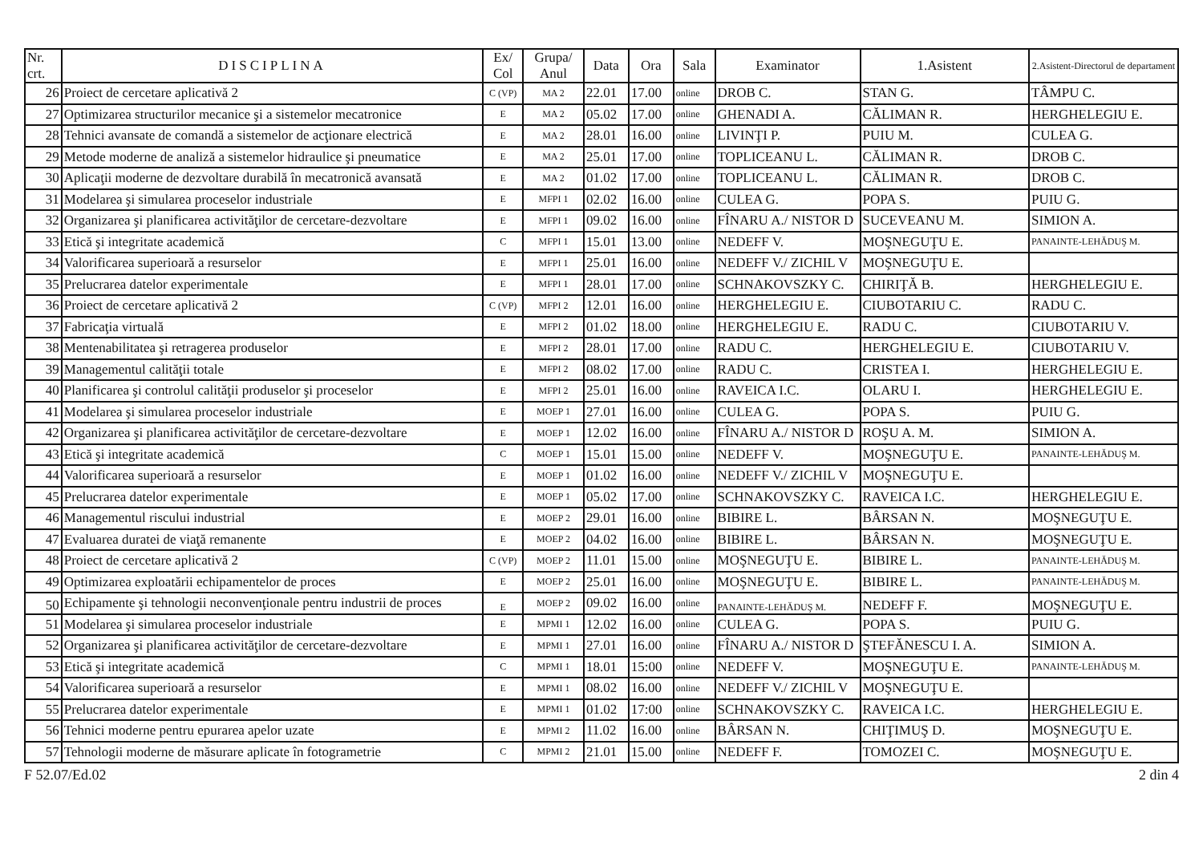| Nr. crt. | DISCIPLINA | Ex/ Col | Grupa/ Anul | Data | Ora | Sala | Examinator | 1.Asistent | 2.Asistent-Directorul de departament |
| --- | --- | --- | --- | --- | --- | --- | --- | --- | --- |
| 26 | Proiect de cercetare aplicativă 2 | C (VP) | MA 2 | 22.01 | 17.00 | online | DROB C. | STAN G. | TÂMPU C. |
| 27 | Optimizarea structurilor mecanice şi a sistemelor mecatronice | E | MA 2 | 05.02 | 17.00 | online | GHENADI A. | CĂLIMAN R. | HERGHELEGIU E. |
| 28 | Tehnici avansate de comandă a sistemelor de acţionare electrică | E | MA 2 | 28.01 | 16.00 | online | LIVINŢI P. | PUIU M. | CULEA G. |
| 29 | Metode moderne de analiză a sistemelor hidraulice şi pneumatice | E | MA 2 | 25.01 | 17.00 | online | TOPLICEANU L. | CĂLIMAN R. | DROB C. |
| 30 | Aplicaţii moderne de dezvoltare durabilă în mecatronică avansată | E | MA 2 | 01.02 | 17.00 | online | TOPLICEANU L. | CĂLIMAN R. | DROB C. |
| 31 | Modelarea şi simularea proceselor industriale | E | MFPI 1 | 02.02 | 16.00 | online | CULEA G. | POPA S. | PUIU G. |
| 32 | Organizarea şi planificarea activităţilor de cercetare-dezvoltare | E | MFPI 1 | 09.02 | 16.00 | online | FÎNARU A./ NISTOR D | SUCEVEANU M. | SIMION A. |
| 33 | Etică şi integritate academică | C | MFPI 1 | 15.01 | 13.00 | online | NEDEFF V. | MOŞNEGUŢU E. | PANAINTE-LEHĂDUŞ M. |
| 34 | Valorificarea superioară a resurselor | E | MFPI 1 | 25.01 | 16.00 | online | NEDEFF V./ ZICHIL V | MOŞNEGUŢU E. | |
| 35 | Prelucrarea datelor experimentale | E | MFPI 1 | 28.01 | 17.00 | online | SCHNAKOVSZKY C. | CHIRIŢĂ B. | HERGHELEGIU E. |
| 36 | Proiect de cercetare aplicativă 2 | C (VP) | MFPI 2 | 12.01 | 16.00 | online | HERGHELEGIU E. | CIUBOTARIU C. | RADU C. |
| 37 | Fabricaţia virtuală | E | MFPI 2 | 01.02 | 18.00 | online | HERGHELEGIU E. | RADU C. | CIUBOTARIU V. |
| 38 | Mentenabilitatea şi retragerea produselor | E | MFPI 2 | 28.01 | 17.00 | online | RADU C. | HERGHELEGIU E. | CIUBOTARIU V. |
| 39 | Managementul calităţii totale | E | MFPI 2 | 08.02 | 17.00 | online | RADU C. | CRISTEA I. | HERGHELEGIU E. |
| 40 | Planificarea şi controlul calităţii produselor şi proceselor | E | MFPI 2 | 25.01 | 16.00 | online | RAVEICA I.C. | OLARU I. | HERGHELEGIU E. |
| 41 | Modelarea şi simularea proceselor industriale | E | MOEP 1 | 27.01 | 16.00 | online | CULEA G. | POPA S. | PUIU G. |
| 42 | Organizarea şi planificarea activităţilor de cercetare-dezvoltare | E | MOEP 1 | 12.02 | 16.00 | online | FÎNARU A./ NISTOR D | ROŞU A. M. | SIMION A. |
| 43 | Etică şi integritate academică | C | MOEP 1 | 15.01 | 15.00 | online | NEDEFF V. | MOŞNEGUŢU E. | PANAINTE-LEHĂDUŞ M. |
| 44 | Valorificarea superioară a resurselor | E | MOEP 1 | 01.02 | 16.00 | online | NEDEFF V./ ZICHIL V | MOŞNEGUŢU E. | |
| 45 | Prelucrarea datelor experimentale | E | MOEP 1 | 05.02 | 17.00 | online | SCHNAKOVSZKY C. | RAVEICA I.C. | HERGHELEGIU E. |
| 46 | Managementul riscului industrial | E | MOEP 2 | 29.01 | 16.00 | online | BIBIRE L. | BÂRSAN N. | MOŞNEGUŢU E. |
| 47 | Evaluarea duratei de viaţă remanente | E | MOEP 2 | 04.02 | 16.00 | online | BIBIRE L. | BÂRSAN N. | MOŞNEGUŢU E. |
| 48 | Proiect de cercetare aplicativă 2 | C (VP) | MOEP 2 | 11.01 | 15.00 | online | MOŞNEGUŢU E. | BIBIRE L. | PANAINTE-LEHĂDUŞ M. |
| 49 | Optimizarea exploatării echipamentelor de proces | E | MOEP 2 | 25.01 | 16.00 | online | MOŞNEGUŢU E. | BIBIRE L. | PANAINTE-LEHĂDUŞ M. |
| 50 | Echipamente şi tehnologii neconvenţionale pentru industrii de proces | E | MOEP 2 | 09.02 | 16.00 | online | PANAINTE-LEHĂDUŞ M. | NEDEFF F. | MOŞNEGUŢU E. |
| 51 | Modelarea şi simularea proceselor industriale | E | MPMI 1 | 12.02 | 16.00 | online | CULEA G. | POPA S. | PUIU G. |
| 52 | Organizarea şi planificarea activităţilor de cercetare-dezvoltare | E | MPMI 1 | 27.01 | 16.00 | online | FÎNARU A./ NISTOR D | ŞTEFĂNESCU I. A. | SIMION A. |
| 53 | Etică şi integritate academică | C | MPMI 1 | 18.01 | 15:00 | online | NEDEFF V. | MOŞNEGUŢU E. | PANAINTE-LEHĂDUŞ M. |
| 54 | Valorificarea superioară a resurselor | E | MPMI 1 | 08.02 | 16.00 | online | NEDEFF V./ ZICHIL V | MOŞNEGUŢU E. | |
| 55 | Prelucrarea datelor experimentale | E | MPMI 1 | 01.02 | 17:00 | online | SCHNAKOVSZKY C. | RAVEICA I.C. | HERGHELEGIU E. |
| 56 | Tehnici moderne pentru epurarea apelor uzate | E | MPMI 2 | 11.02 | 16.00 | online | BÂRSAN N. | CHIŢIMUŞ D. | MOŞNEGUŢU E. |
| 57 | Tehnologii moderne de măsurare aplicate în fotogrametrie | C | MPMI 2 | 21.01 | 15.00 | online | NEDEFF F. | TOMOZEI C. | MOŞNEGUŢU E. |
F 52.07/Ed.02 2 din 4